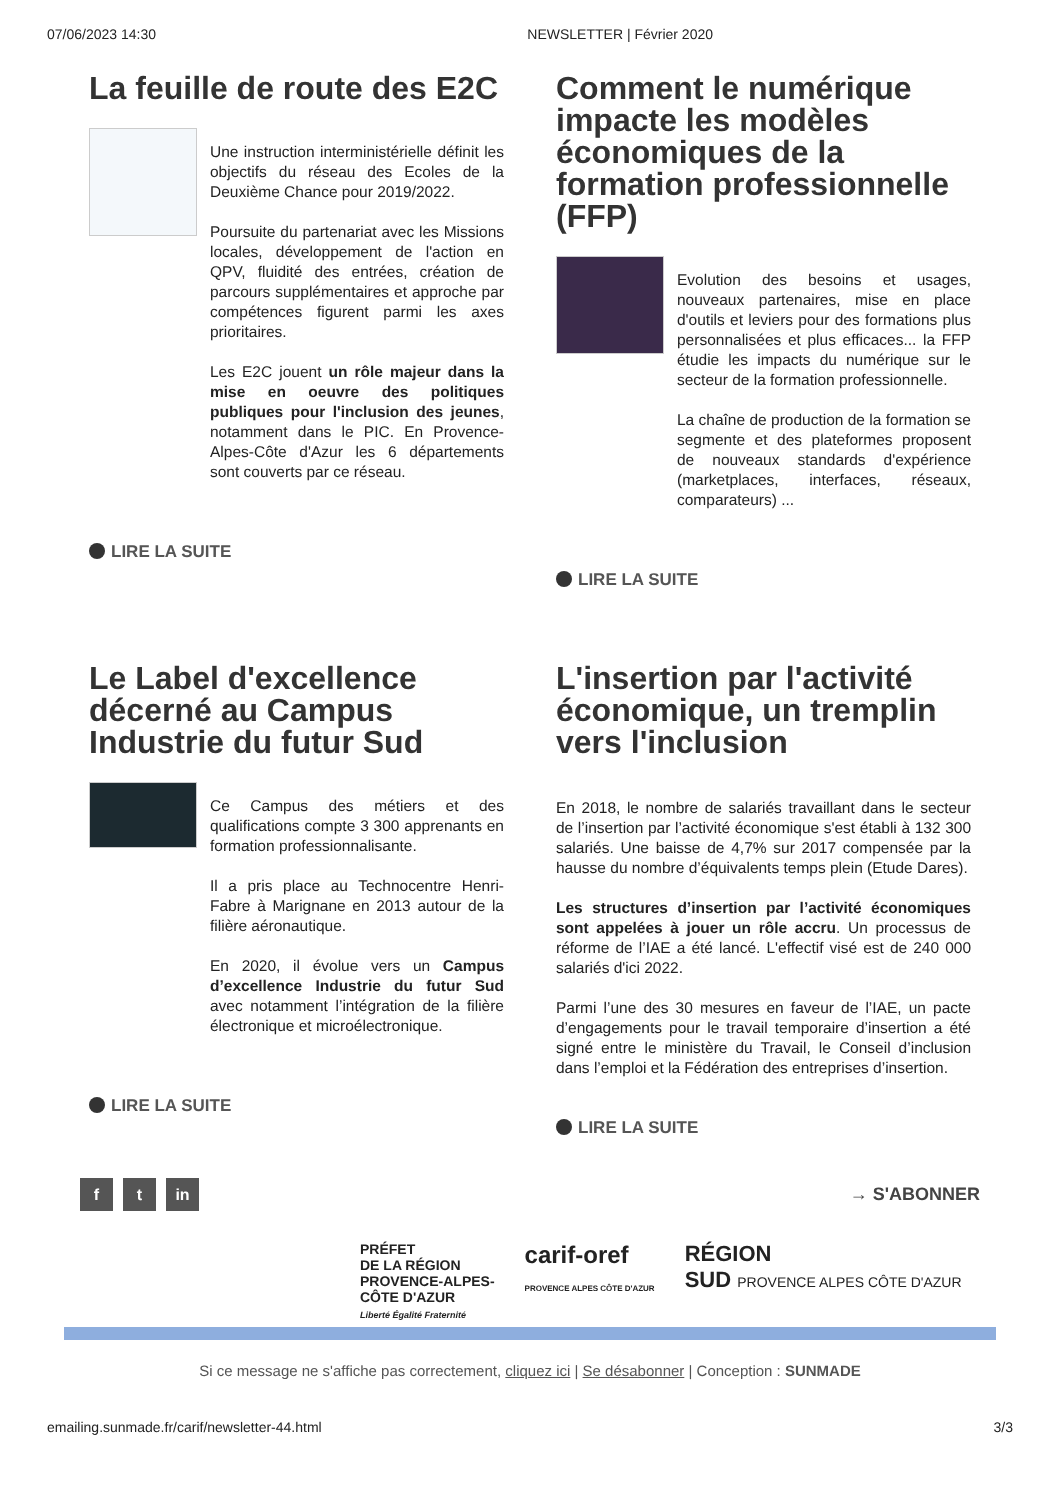07/06/2023 14:30 NEWSLETTER | Février 2020
La feuille de route des E2C
Une instruction interministérielle définit les objectifs du réseau des Ecoles de la Deuxième Chance pour 2019/2022.
Poursuite du partenariat avec les Missions locales, développement de l'action en QPV, fluidité des entrées, création de parcours supplémentaires et approche par compétences figurent parmi les axes prioritaires.
Les E2C jouent un rôle majeur dans la mise en oeuvre des politiques publiques pour l'inclusion des jeunes, notamment dans le PIC. En Provence-Alpes-Côte d'Azur les 6 départements sont couverts par ce réseau.
LIRE LA SUITE
Comment le numérique impacte les modèles économiques de la formation professionnelle (FFP)
Evolution des besoins et usages, nouveaux partenaires, mise en place d'outils et leviers pour des formations plus personnalisées et plus efficaces... la FFP étudie les impacts du numérique sur le secteur de la formation professionnelle.
La chaîne de production de la formation se segmente et des plateformes proposent de nouveaux standards d'expérience (marketplaces, interfaces, réseaux, comparateurs) ...
LIRE LA SUITE
Le Label d'excellence décerné au Campus Industrie du futur Sud
Ce Campus des métiers et des qualifications compte 3 300 apprenants en formation professionnalisante.
Il a pris place au Technocentre Henri-Fabre à Marignane en 2013 autour de la filière aéronautique.
En 2020, il évolue vers un Campus d’excellence Industrie du futur Sud avec notamment l’intégration de la filière électronique et microélectronique.
LIRE LA SUITE
L'insertion par l'activité économique, un tremplin vers l'inclusion
En 2018, le nombre de salariés travaillant dans le secteur de l’insertion par l’activité économique s'est établi à 132 300 salariés. Une baisse de 4,7% sur 2017 compensée par la hausse du nombre d’équivalents temps plein (Etude Dares).
Les structures d’insertion par l’activité économiques sont appelées à jouer un rôle accru. Un processus de réforme de l’IAE a été lancé. L'effectif visé est de 240 000 salariés d'ici 2022.
Parmi l’une des 30 mesures en faveur de l’IAE, un pacte d’engagements pour le travail temporaire d’insertion a été signé entre le ministère du Travail, le Conseil d’inclusion dans l’emploi et la Fédération des entreprises d’insertion.
LIRE LA SUITE
f t in
→ S'ABONNER
PRÉFET
DE LA RÉGION
PROVENCE-ALPES-
CÔTE D'AZUR
Liberté Égalité Fraternité
carif-oref
PROVENCE ALPES CÔTE D'AZUR
RÉGION
SUD PROVENCE ALPES CÔTE D'AZUR
Si ce message ne s'affiche pas correctement, cliquez ici | Se désabonner | Conception : SUNMADE
emailing.sunmade.fr/carif/newsletter-44.html 3/3